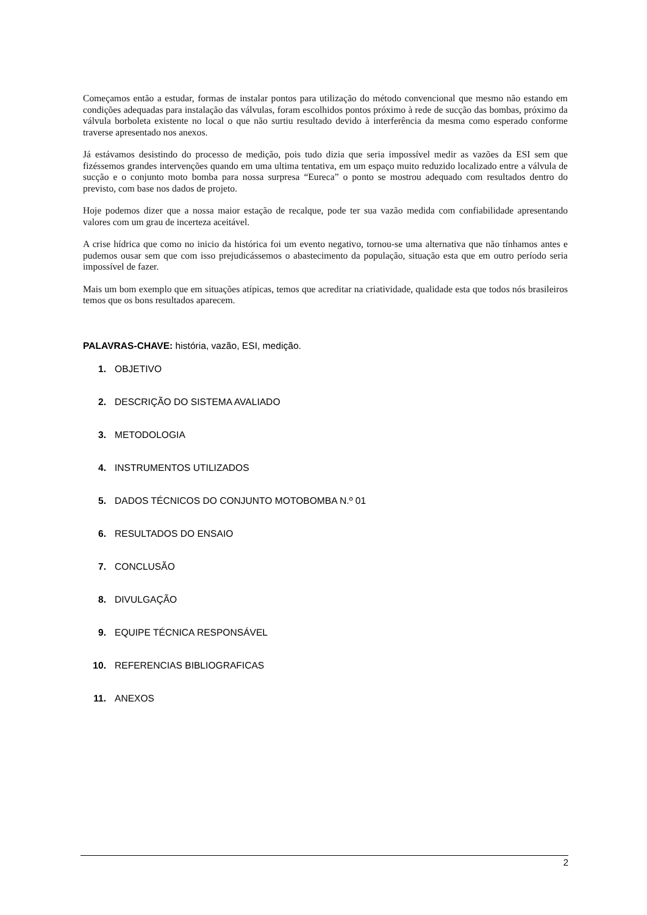Começamos então a estudar, formas de instalar pontos para utilização do método convencional que mesmo não estando em condições adequadas para instalação das válvulas, foram escolhidos pontos próximo à rede de sucção das bombas, próximo da válvula borboleta existente no local o que não surtiu resultado devido à interferência da mesma como esperado conforme traverse apresentado nos anexos.
Já estávamos desistindo do processo de medição, pois tudo dizia que seria impossível medir as vazões da ESI sem que fizéssemos grandes intervenções quando em uma ultima tentativa, em um espaço muito reduzido localizado entre a válvula de sucção e o conjunto moto bomba para nossa surpresa “Eureca” o ponto se mostrou adequado com resultados dentro do previsto, com base nos dados de projeto.
Hoje podemos dizer que a nossa maior estação de recalque, pode ter sua vazão medida com confiabilidade apresentando valores com um grau de incerteza aceitável.
A crise hídrica que como no inicio da histórica foi um evento negativo, tornou-se uma alternativa que não tínhamos antes e pudemos ousar sem que com isso prejudicássemos o abastecimento da população, situação esta que em outro período seria impossível de fazer.
Mais um bom exemplo que em situações atípicas, temos que acreditar na criatividade, qualidade esta que todos nós brasileiros temos que os bons resultados aparecem.
PALAVRAS-CHAVE: história, vazão, ESI, medição.
1. OBJETIVO
2. DESCRIÇÃO DO SISTEMA AVALIADO
3. METODOLOGIA
4. INSTRUMENTOS UTILIZADOS
5. DADOS TÉCNICOS DO CONJUNTO MOTOBOMBA N.º 01
6. RESULTADOS DO ENSAIO
7. CONCLUSÃO
8. DIVULGAÇÃO
9. EQUIPE TÉCNICA RESPONSÁVEL
10. REFERENCIAS BIBLIOGRAFICAS
11. ANEXOS
2